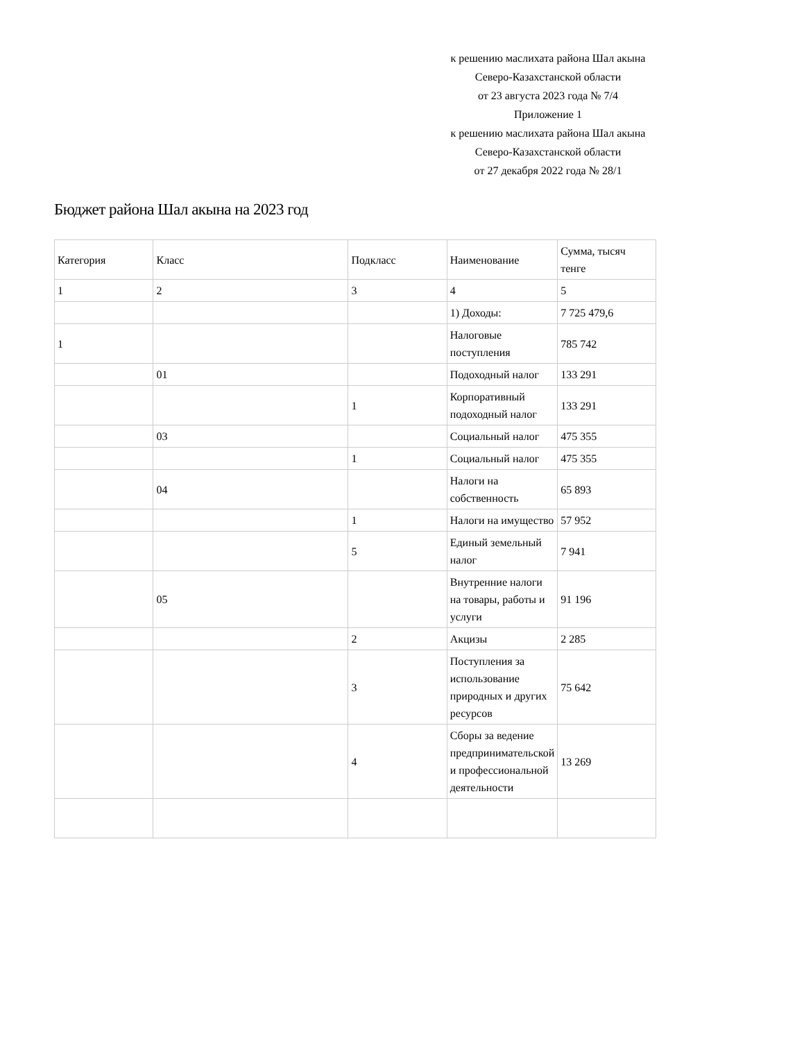к решению маслихата района Шал акына
Северо-Казахстанской области
от 23 августа 2023 года № 7/4
Приложение 1
к решению маслихата района Шал акына
Северо-Казахстанской области
от 27 декабря 2022 года № 28/1
Бюджет района Шал акына на 2023 год
| Категория | Класс | Подкласс | Наименование | Сумма, тысяч тенге |
| 1 | 2 | 3 | 4 | 5 |
| | | | 1) Доходы: | 7 725 479,6 |
| 1 | | | Налоговые поступления | 785 742 |
| | 01 | | Подоходный налог | 133 291 |
| | | 1 | Корпоративный подоходный налог | 133 291 |
| | 03 | | Социальный налог | 475 355 |
| | | 1 | Социальный налог | 475 355 |
| | 04 | | Налоги на собственность | 65 893 |
| | | 1 | Налоги на имущество | 57 952 |
| | | 5 | Единый земельный налог | 7 941 |
| | 05 | | Внутренние налоги на товары, работы и услуги | 91 196 |
| | | 2 | Акцизы | 2 285 |
| | | 3 | Поступления за использование природных и других ресурсов | 75 642 |
| | | 4 | Сборы за ведение предпринимательской и профессиональной деятельности | 13 269 |